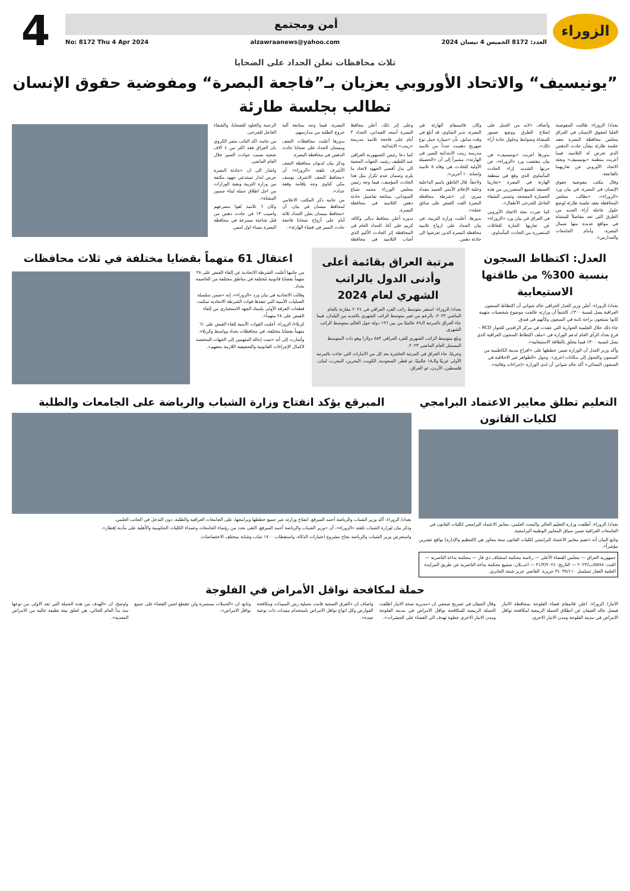الزوراء
أمن ومجتمع
العدد: 8172 الخميس 4 نيسان 2024 alzawraanews@yahoo.com No: 8172 Thu 4 Apr 2024
4
ثلاث محافظات تعلن الحداد على الضحايا
”يونيسيف“ والاتحاد الأوروبي يعزيان بـ”فاجعة البصرة“ ومفوضية حقوق الإنسان تطالب بجلسة طارئة
بغداد/ الزوراء: طالبت المفوضية العليا لحقوق الإنسان في العراق مجلس محافظة البصرة بعقد جلسة طارئة بشأن حادث الدهس الذي تعرض له التلاميذ، فيما أعربت منظمة «يونيسيف» وبعثة الاتحاد الأوروبي عن تعازيهما بالفاجعة.
وقال مكتب مفوضية حقوق الإنسان في البصرة، في بيان ورد «الزوراء»، «نطالب مجلس المحافظة بعقد جلسة طارئة لوضع حلول عاجلة أزاء العديد من الطرق التي تعد مقاصلاً للمشاة في مواقع عديدة منها شمال البصرة، وأمام الجامعات والمدارس».
وأضاف «لابد من العمل على إصلاح الطرق ووضع جسور للمشاة وضوابط وحلول جادة أزاء ذلك».
بدورها أعربت «يونيسيف» في بيان مقتضب ورد «الزوراء»، عن حزنها الشديد إزاء الحادث المأساوي الذي وقع في منطقة الهارثة في البصرة «تعازينا العميقة لجميع المتضررين من هذه الخسارة المفجعة. ونتمنى الشفاء العاجل للجرحى الأطفال».
كما عبرت بعثة الاتحاد الأوروبي في العراق في بيان ورد «الزوراء» عن تعازيها الحارة للعائلات المتضررة من الحادث المأساوي.
وكان قائممقام الهارثة في البصرة، نذير الشاوي، قد أبلغ في وقت سابق، بأن «سيارة حمل نوع صهريج دهست عدداً من تلاميذ مدرسة زينب الابتدائية للبنين في الهارثة»، مشيراً إلى أن «الحصيلة الأولية للحادث هي وفاة ٥ تلاميذ وإصابة ١٠ آخرين».
ولاحقاً، قال الناطق باسم الداخلية وخلية الإعلام الأمني العميد مقداد ميري، إن «شرطة محافظة البصرة القت القبض على سائق عجلة».
بدورها، أعلنت وزارة التربية، في بيان الحداد على ارواح تلاميذ محافظة البصرة الذين تعرضوا الى حادثة دهس.
وعلى إثر ذلك، أعلن محافظ البصرة أسعد العيداني، الحداد ٣ أيام على فاجعة تلاميذ مدرسة «زينب» الابتدائية.
كما دعا رئيس الجمهورية العراقي عبد اللطيف رشيد، الجهات المعنية الى بذل أقصى الجهود لاتخاذ ما يلزم وضمان عدم تكرار مثل هذا الحادث المؤسف، فيما وجه رئيس مجلس الوزراء محمد شياع السوداني، بمتابعة تفاصيل حادثة دهس التلاميذ في محافظة البصرة.
بدوره أعلن محافظ ديالى وكالة، كريم علي آغا، الحداد العام في المحافظة إثر الحادث الأليم الذي أصاب التلاميذ في محافظة البصرة، فيما وجه بمتابعة آلية خروج الطلبة من مدارسهم.
بدورها أعلنت محافظات النجف وميسان الحداد على ضحايا حادث الدهس في محافظة البصرة.
وذكر بيان لديوان محافظة النجف الأشرف تلقته «الزوراء» أن «محافظ النجف الاشرف يوسف مكي كناوي وجه بإقامة وقفة حداد».
من جانبه ذكر المكتب الاعلامي لمحافظ ميسان في بيان، أن «محافظ ميسان يعلن الحداد ثلاثة أيام على أرواح ضحايا فاجعة حادث السير في قضاء الهارثة».
الرحمة والخلود للضحايا، والشفاء العاجل للجرحى.
من جانبه، اكد النائب مضر الكروي بان العراق فقد اكثر من ٤ الاف ضحية بسبب حوادث السير خلال العام الماضي.
واشار الى ان «حادثة البصرة جرس انذار تستدعي جهود مكثفة بين وزارة التربية وبقية الوزارات من اجل اطلاق حملة لبناء جسور المشاة».
وكان ٦ تلاميذ لقوا مصرعهم واصيب ١٣ في حادث دهس من قبل شاحنة مسرعة في محافظة البصرة مساء اول امس.
العدل: اكتظاظ السجون بنسبة 300% من طاقتها الاستيعابية
بغداد/ الزوراء: أعلن وزير العدل العراقي خالد شواني أن اكتظاظ السجون العراقية يصل لنسبة ٣٠٠٪، كاشفاً أن وزارته عالجت موضوع شخصيات متهمة كانوا يتمتعون براحة تامة في السجون وكأنهم في فندق.
جاء ذلك خلال الجلسة الحوارية التي عقدت في مركز الرافدين للحوار RCD – فرع بغداد الرأي العام لدعم الوزارة في «ملف اكتظاظ السجون العراقية الذي يصل لنسبة ٣٠٠٪ فيما يتعلق بالطاقة الاستيعابية».
وأكد وزير العدل أن الوزارة ضمن خططها على «افراغ مدينة الكاظمية من السجون والتحول إلى مكانات اخرى». وحول «الظواهر غير الاخلاقية في السجون النسائي» أكد خالد شواني أن لدى الوزارة «إجراءات وقائية».
مرتبة العراق بقائمة أعلى وأدنى الدول بالراتب الشهري لعام 2024
بغداد/ الزوراء: استقر متوسط راتب الفرد العراقي في ٢٠٢٤ مقارنة بالعام الماضي ٢٠٢٣، بالرغم من تغير متوسط الراتب الشهري بالعديد من البلدان، فيما جاء العراق بالمرتبة الـ٨٩ عالميًا من بين ١٩٦ دولة حول العالم بمتوسط الراتب الشهري.
وبلغ متوسط الراتب الشهري للفرد العراقي ٥٨٣ دولارا وهو ذات المتوسط المسجل العام الماضي ٢٠٢٣.
وعربيًا، جاء العراق في المرتبة العاشرة بعد كل من الامارات التي جاءت بالمرتبة الأولى عربيًا والـ١٨ عالميًا، ثم قطر، السعودية، الكويت، البحرين، المغرب، لبنان، فلسطين، الأردن، ثم العراق.
اعتقال 61 متهماً بقضايا مختلفة في ثلاث محافظات
من جانبها أعلنت الشرطة الاتحادية عن إلقاء القبض على ٢٨ متهماً بقضايا قانونية مُختلفة في مناطق مختلفة من العاصمة بغداد.
وقالت الاتحادية في بيان ورد «الزوراء»، إنه «ضمن سلسلة العمليات الأمنية التي تنفذها قوات الشرطة الاتحادية تمكنت قطعات الفرقة الأولى بإسناد الجهد الاستخباري من إلقاء القبض على ٢٨ متهماً».
كربلاء/ الزوراء: أعلنت القوات الأمنية إلقاء القبض على ٦١ متهماً بقضايا مختلفة، في محافظات بغداد وواسط وكربلاء.
وأشارت إلى أنه «تمت إحالة المتهمين إلى الجهات المختصة لاكمال الإجراءات القانونية والتحقيقية اللازمة بحقهم».
التعليم تطلق معايير الاعتماد البرامجي لكليات القانون
بغداد/ الزوراء: أطلقت وزارة التعليم العالي والبحث العلمي، معايير الاعتماد البرامجي لكليات القانون في الجامعات العراقية ضمن سياق المعايير الوطنية البرامجية.
وتابع البيان أنه «تضم معايير الاعتماد البرامجي لكليات القانون ستة محاور هي (التنظيم والإدارة) بواقع عشرين مؤشراً».
جمهورية العراق — مجلس القضاء الأعلى — رئاسة محكمة استئناف ذي قار — محكمة بداءة الناصرية — العدد: ٥٥٧٨/ب/٢٠٢٣ — التاريخ: ٣١/٣/٢٠٢٤ — اعـــلان: ستبيع محكمة بداءة الناصرية عن طريق المزايدة العلنية العقار تسلسل ٣٤٠٣٥/١١٠ جزيرة. القاضي عزيز شنته الجابري.
المبرقع يؤكد انفتاح وزارة الشباب والرياضة على الجامعات والطلبة
بغداد/ الزوراء: أكد وزير الشباب والرياضة أحمد المبرقع، انفتاح وزارته عبر جميع خططها وبرامجها، على الجامعات العراقية والطلبة، دون التدخل في الجانب العلمي.
وذكر بيان لوزارة الشباب تلقته «الزوراء»، أن «وزير الشباب والرياضة أحمد المبرقع، التقى بعدد من رؤساء الجامعات وعمداء الكليات الحكومية والأهلية على مأدبة إفطار».
واستعرض وزير الشباب والرياضة نجاح مشروع اختبارات الذكاء، واستقطاب ١٧٠٠ شاب وشابة بمختلف الاختصاصات.
حملة لمكافحة نواقل الأمراض في الفلوجة
الانبار/ الزوراء: اعلن قائمقام قضاء الفلوجة بمحافظة الانبار فيصل خالد العيفان عن انطلاق الحملة الربيعية لمكافحة نواقل الامراض في مدينة الفلوجة ومدن الانبار الاخرى.
وقال العيفان في تصريح صحفي ان «مديرية صحة الانبار اطلقت الحملة الربيعية للمكافحة نواقل الامراض في مدينة الفلوجة ومدن الانبار الاخرى خطوة تهدف الى القضاء على الحشرات».
واضاف ان «الفرق الصحية قامت بعملية رش المبيدات ومكافحة القوارض وكل انواع نواقل الامراض باستخدام مبيدات ذات نوعية جيدة».
وتابع، ان «الحملات مستمرة ولن تتقطع لحين القضاء على جميع نواقل الامراض».
واوضح، ان «الهدف من هذه الحملة التي تعد الاولى من نوعها منذ بدأ العام الحالي، هي لخلق بيئة نظيفة خالية من الامراض المعدية».